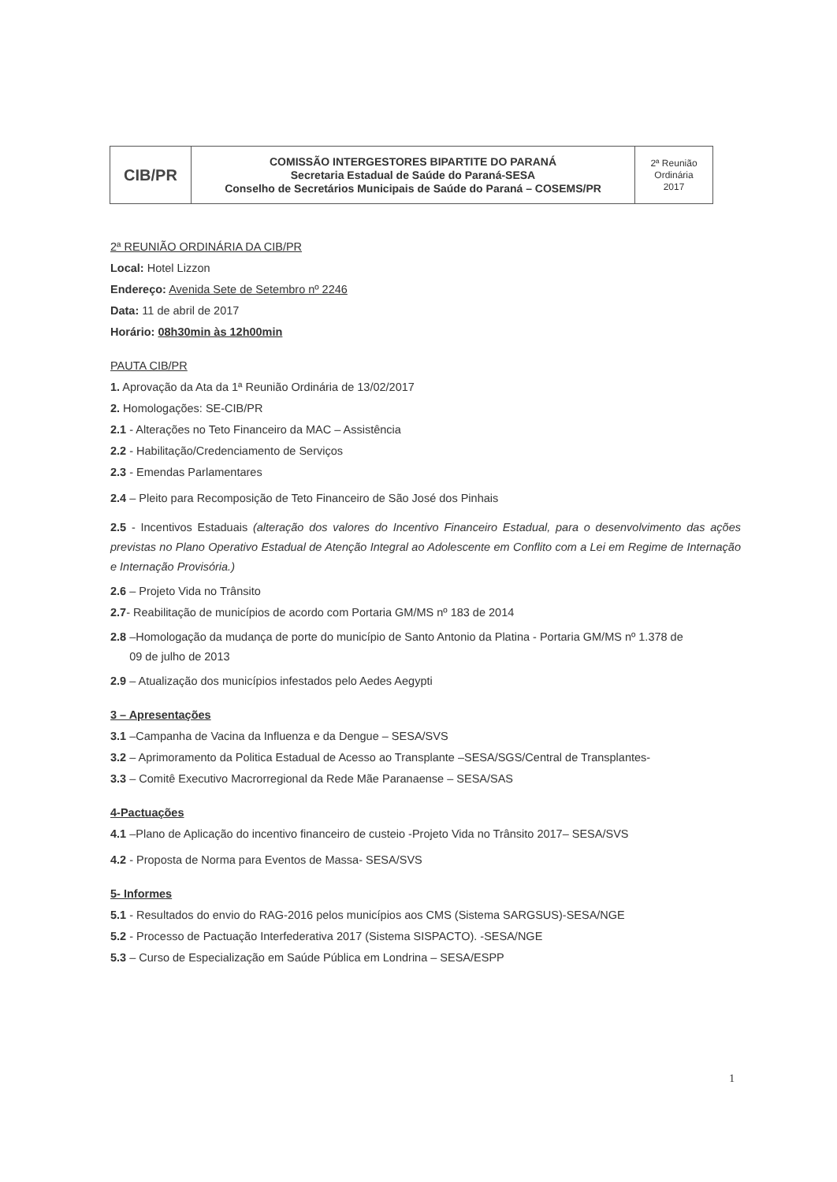| CIB/PR | COMISSÃO INTERGESTORES BIPARTITE DO PARANÁ Secretaria Estadual de Saúde do Paraná-SESA Conselho de Secretários Municipais de Saúde do Paraná – COSEMS/PR | 2ª Reunião Ordinária 2017 |
2ª REUNIÃO ORDINÁRIA DA CIB/PR
Local: Hotel Lizzon
Endereço: Avenida Sete de Setembro nº 2246
Data: 11 de abril de 2017
Horário: 08h30min às 12h00min
PAUTA CIB/PR
1. Aprovação da Ata da 1ª Reunião Ordinária de 13/02/2017
2. Homologações: SE-CIB/PR
2.1 - Alterações no Teto Financeiro da MAC – Assistência
2.2 - Habilitação/Credenciamento de Serviços
2.3 - Emendas Parlamentares
2.4 – Pleito para Recomposição de Teto Financeiro de São José dos Pinhais
2.5 - Incentivos Estaduais (alteração dos valores do Incentivo Financeiro Estadual, para o desenvolvimento das ações previstas no Plano Operativo Estadual de Atenção Integral ao Adolescente em Conflito com a Lei em Regime de Internação e Internação Provisória.)
2.6 – Projeto Vida no Trânsito
2.7- Reabilitação de municípios de acordo com Portaria GM/MS nº 183 de 2014
2.8 –Homologação da mudança de porte do município de Santo Antonio da Platina - Portaria GM/MS nº 1.378 de
09 de julho de 2013
2.9 – Atualização dos municípios infestados pelo Aedes Aegypti
3 – Apresentações
3.1 –Campanha de Vacina da Influenza e da Dengue – SESA/SVS
3.2 – Aprimoramento da Politica Estadual de Acesso ao Transplante –SESA/SGS/Central de Transplantes-
3.3 – Comitê Executivo Macrorregional da Rede Mãe Paranaense – SESA/SAS
4-Pactuações
4.1 –Plano de Aplicação do incentivo financeiro de custeio -Projeto Vida no Trânsito 2017– SESA/SVS
4.2 - Proposta de Norma para Eventos de Massa- SESA/SVS
5- Informes
5.1 - Resultados do envio do RAG-2016 pelos municípios aos CMS (Sistema SARGSUS)-SESA/NGE
5.2 - Processo de Pactuação Interfederativa 2017 (Sistema SISPACTO). -SESA/NGE
5.3 – Curso de Especialização em Saúde Pública em Londrina – SESA/ESPP
1